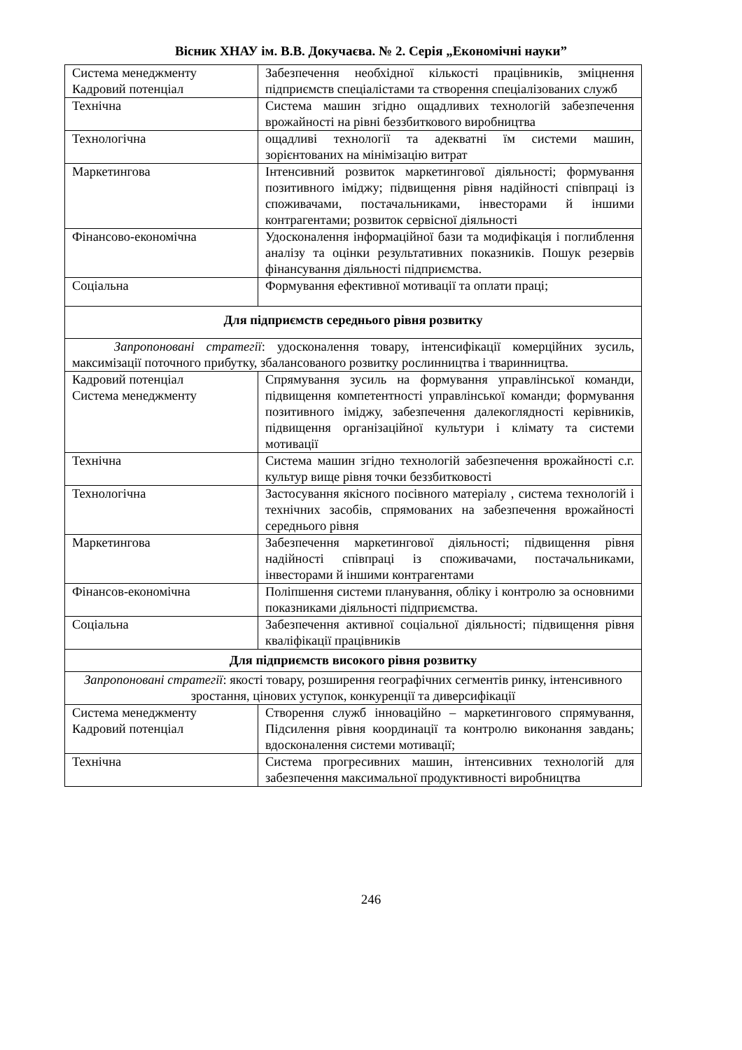Вісник ХНАУ ім. В.В. Докучаєва. № 2. Серія „Економічні науки”
| Система менеджменту Кадровий потенціал | Забезпечення необхідної кількості працівників, зміцнення підприємств спеціалістами та створення спеціалізованих служб |
| Технічна | Система машин згідно ощадливих технологій забезпечення врожайності на рівні беззбиткового виробництва |
| Технологічна | ощадливі технології та адекватні їм системи машин, зорієнтованих на мінімізацію витрат |
| Маркетингова | Інтенсивний розвиток маркетингової діяльності; формування позитивного іміджу; підвищення рівня надійності співпраці із споживачами, постачальниками, інвесторами й іншими контрагентами; розвиток сервісної діяльності |
| Фінансово-економічна | Удосконалення інформаційної бази та модифікація і поглиблення аналізу та оцінки результативних показників. Пошук резервів фінансування діяльності підприємства. |
| Соціальна | Формування ефективної мотивації та оплати праці; |
| Для підприємств середнього рівня розвитку | |
| Запропоновані стратегії : удосконалення товару, інтенсифікації комерційних зусиль, максимізації поточного прибутку, збалансованого розвитку рослинництва і тваринництва. | |
| Кадровий потенціал Система менеджменту | Спрямування зусиль на формування управлінської команди, підвищення компетентності управлінської команди; формування позитивного іміджу, забезпечення далекоглядності керівників, підвищення організаційної культури і клімату та системи мотивації |
| Технічна | Система машин згідно технологій забезпечення врожайності с.г. культур вище рівня точки беззбитковості |
| Технологічна | Застосування якісного посівного матеріалу , система технологій і технічних засобів, спрямованих на забезпечення врожайності середнього рівня |
| Маркетингова | Забезпечення маркетингової діяльності; підвищення рівня надійності співпраці із споживачами, постачальниками, інвесторами й іншими контрагентами |
| Фінансов-економічна | Поліпшення системи планування, обліку і контролю за основними показниками діяльності підприємства. |
| Соціальна | Забезпечення активної соціальної діяльності; підвищення рівня кваліфікації працівників |
| Для підприємств високого рівня розвитку | |
| Запропоновані стратегії : якості товару, розширення географічних сегментів ринку, інтенсивного зростання, цінових уступок, конкуренції та диверсифікації | |
| Система менеджменту Кадровий потенціал | Створення служб інноваційно – маркетингового спрямування, Підсилення рівня координації та контролю виконання завдань; вдосконалення системи мотивації; |
| Технічна | Система прогресивних машин, інтенсивних технологій для забезпечення максимальної продуктивності виробництва |
246